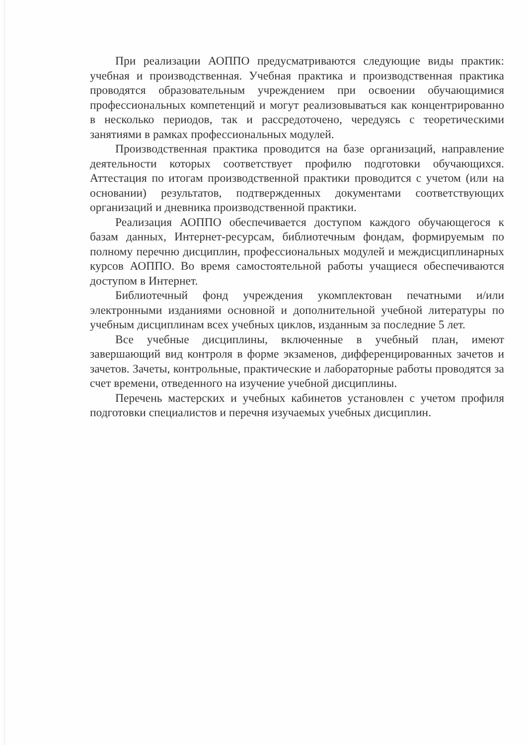При реализации АОППО предусматриваются следующие виды практик: учебная и производственная. Учебная практика и производственная практика проводятся образовательным учреждением при освоении обучающимися профессиональных компетенций и могут реализовываться как концентрированно в несколько периодов, так и рассредоточено, чередуясь с теоретическими занятиями в рамках профессиональных модулей.
Производственная практика проводится на базе организаций, направление деятельности которых соответствует профилю подготовки обучающихся. Аттестация по итогам производственной практики проводится с учетом (или на основании) результатов, подтвержденных документами соответствующих организаций и дневника производственной практики.
Реализация АОППО обеспечивается доступом каждого обучающегося к базам данных, Интернет-ресурсам, библиотечным фондам, формируемым по полному перечню дисциплин, профессиональных модулей и междисциплинарных курсов АОППО. Во время самостоятельной работы учащиеся обеспечиваются доступом в Интернет.
Библиотечный фонд учреждения укомплектован печатными и/или электронными изданиями основной и дополнительной учебной литературы по учебным дисциплинам всех учебных циклов, изданным за последние 5 лет.
Все учебные дисциплины, включенные в учебный план, имеют завершающий вид контроля в форме экзаменов, дифференцированных зачетов и зачетов. Зачеты, контрольные, практические и лабораторные работы проводятся за счет времени, отведенного на изучение учебной дисциплины.
Перечень мастерских и учебных кабинетов установлен с учетом профиля подготовки специалистов и перечня изучаемых учебных дисциплин.